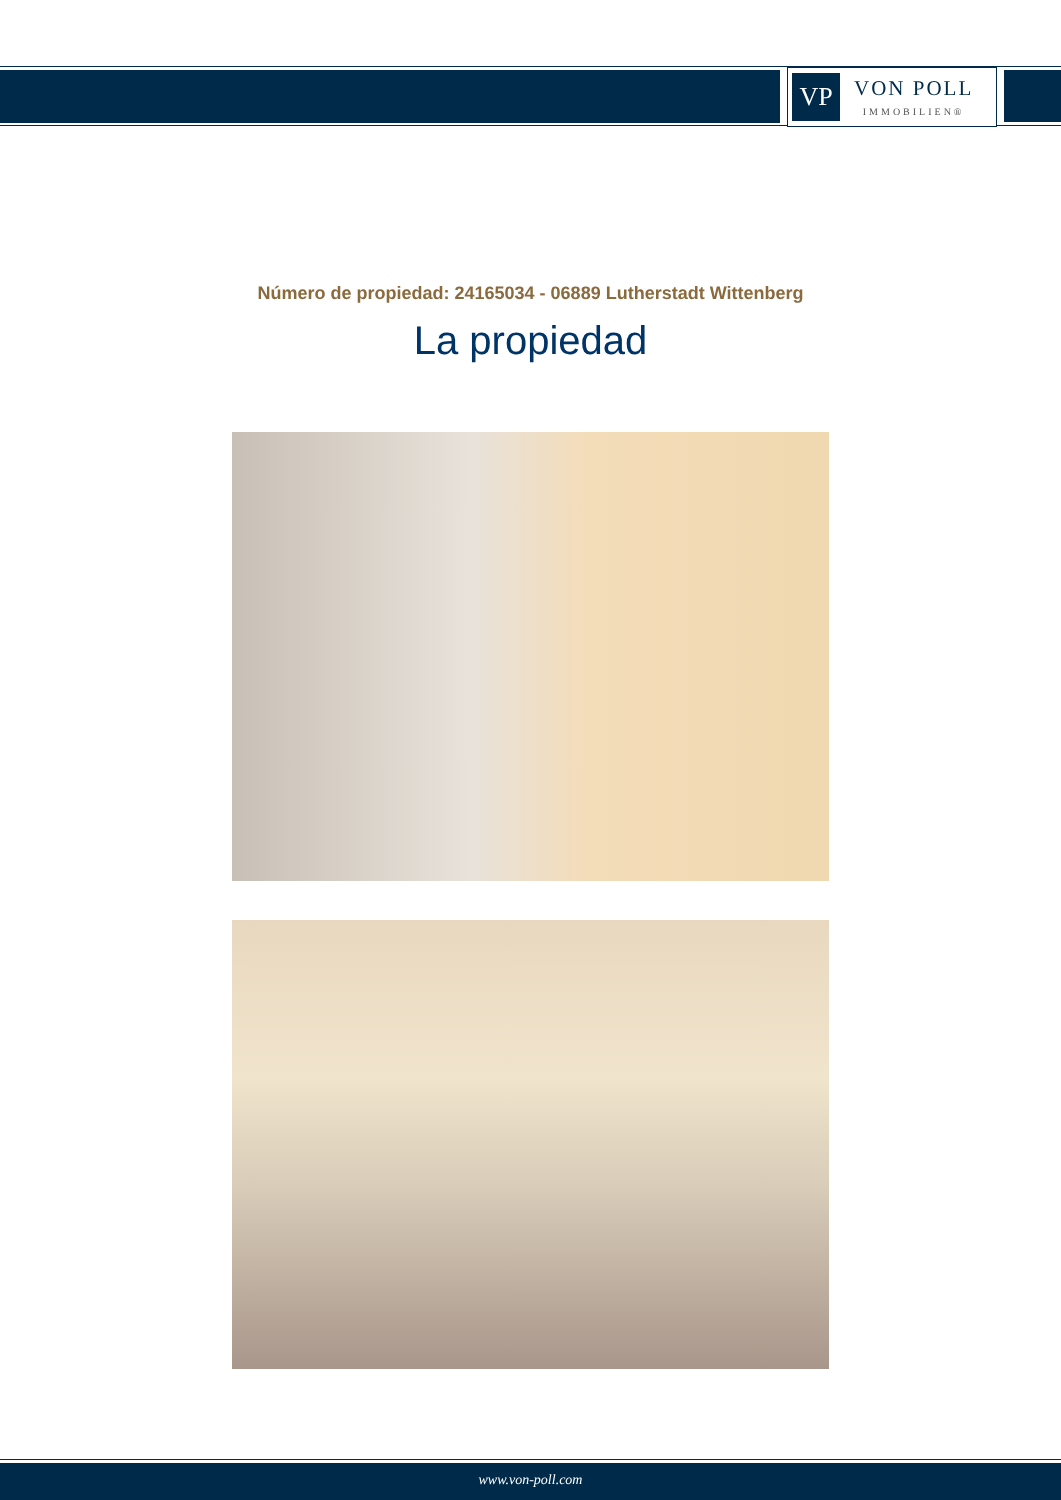VP
VON POLL
IMMOBILIEN®
Número de propiedad: 24165034 - 06889 Lutherstadt Wittenberg
La propiedad
www.von-poll.com